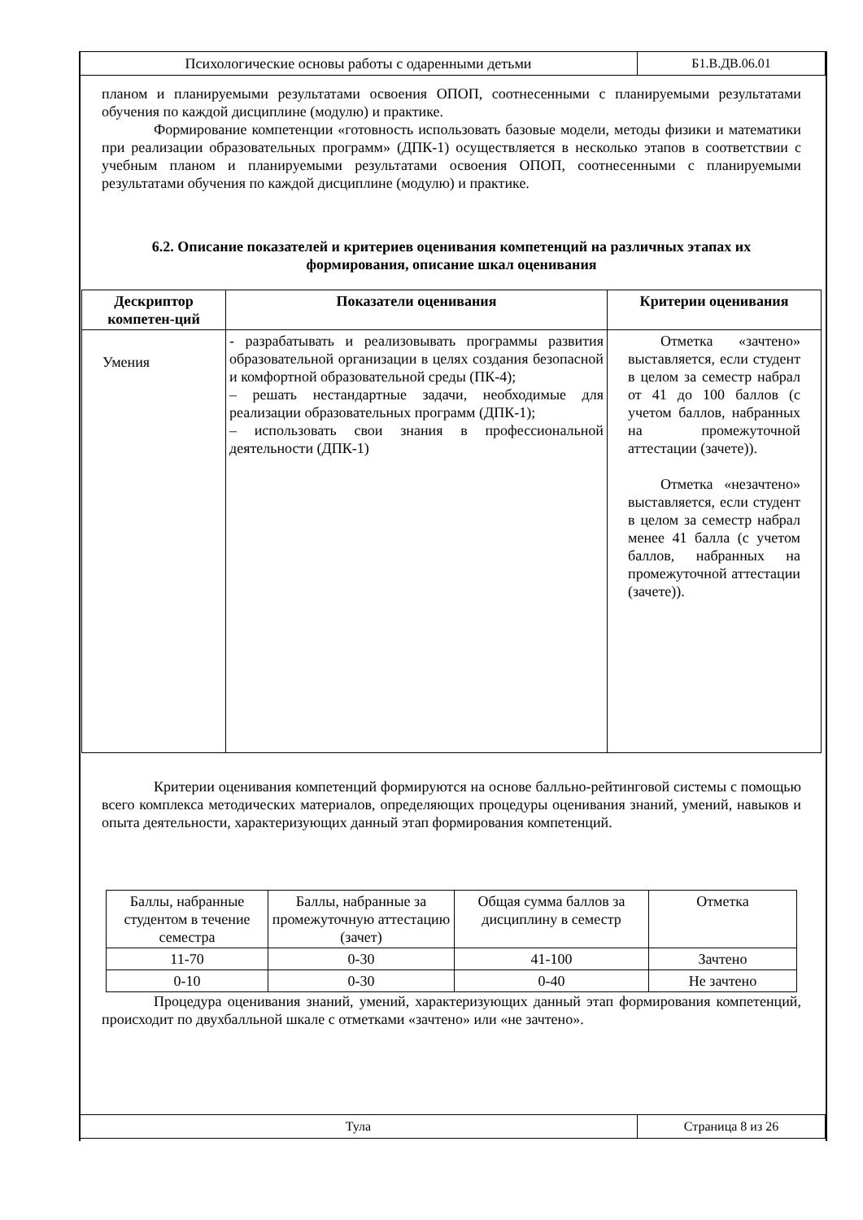| Психологические основы работы с одаренными детьми | Б1.В.ДВ.06.01 |
планом и планируемыми результатами освоения ОПОП, соотнесенными с планируемыми результатами обучения по каждой дисциплине (модулю) и практике.
Формирование компетенции «готовность использовать базовые модели, методы физики и математики при реализации образовательных программ» (ДПК-1) осуществляется в несколько этапов в соответствии с учебным планом и планируемыми результатами освоения ОПОП, соотнесенными с планируемыми результатами обучения по каждой дисциплине (модулю) и практике.
6.2. Описание показателей и критериев оценивания компетенций на различных этапах их формирования, описание шкал оценивания
| Дескриптор компетен-ций | Показатели оценивания | Критерии оценивания |
| --- | --- | --- |
| Умения | - разрабатывать и реализовывать программы развития образовательной организации в целях создания безопасной и комфортной образовательной среды (ПК-4); – решать нестандартные задачи, необходимые для реализации образовательных программ (ДПК-1); – использовать свои знания в профессиональной деятельности (ДПК-1) | Отметка «зачтено» выставляется, если студент в целом за семестр набрал от 41 до 100 баллов (с учетом баллов, набранных на промежуточной аттестации (зачете)). Отметка «незачтено» выставляется, если студент в целом за семестр набрал менее 41 балла (с учетом баллов, набранных на промежуточной аттестации (зачете)). |
Критерии оценивания компетенций формируются на основе балльно-рейтинговой системы с помощью всего комплекса методических материалов, определяющих процедуры оценивания знаний, умений, навыков и опыта деятельности, характеризующих данный этап формирования компетенций.
| Баллы, набранные студентом в течение семестра | Баллы, набранные за промежуточную аттестацию (зачет) | Общая сумма баллов за дисциплину в семестр | Отметка |
| 11-70 | 0-30 | 41-100 | Зачтено |
| 0-10 | 0-30 | 0-40 | Не зачтено |
Процедура оценивания знаний, умений, характеризующих данный этап формирования компетенций, происходит по двухбалльной шкале с отметками «зачтено» или «не зачтено».
| Тула | Страница 8 из 26 |